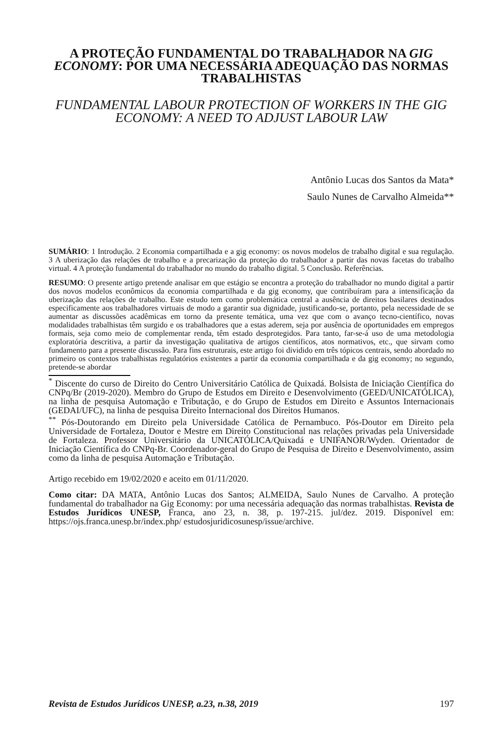A PROTEÇÃO FUNDAMENTAL DO TRABALHADOR NA GIG ECONOMY: POR UMA NECESSÁRIA ADEQUAÇÃO DAS NORMAS TRABALHISTAS
FUNDAMENTAL LABOUR PROTECTION OF WORKERS IN THE GIG ECONOMY: A NEED TO ADJUST LABOUR LAW
Antônio Lucas dos Santos da Mata*
Saulo Nunes de Carvalho Almeida**
SUMÁRIO: 1 Introdução. 2 Economia compartilhada e a gig economy: os novos modelos de trabalho digital e sua regulação. 3 A uberização das relações de trabalho e a precarização da proteção do trabalhador a partir das novas facetas do trabalho virtual. 4 A proteção fundamental do trabalhador no mundo do trabalho digital. 5 Conclusão. Referências.
RESUMO: O presente artigo pretende analisar em que estágio se encontra a proteção do trabalhador no mundo digital a partir dos novos modelos econômicos da economia compartilhada e da gig economy, que contribuíram para a intensificação da uberização das relações de trabalho. Este estudo tem como problemática central a ausência de direitos basilares destinados especificamente aos trabalhadores virtuais de modo a garantir sua dignidade, justificando-se, portanto, pela necessidade de se aumentar as discussões acadêmicas em torno da presente temática, uma vez que com o avanço tecno-científico, novas modalidades trabalhistas têm surgido e os trabalhadores que a estas aderem, seja por ausência de oportunidades em empregos formais, seja como meio de complementar renda, têm estado desprotegidos. Para tanto, far-se-á uso de uma metodologia exploratória descritiva, a partir da investigação qualitativa de artigos científicos, atos normativos, etc., que sirvam como fundamento para a presente discussão. Para fins estruturais, este artigo foi dividido em três tópicos centrais, sendo abordado no primeiro os contextos trabalhistas regulatórios existentes a partir da economia compartilhada e da gig economy; no segundo, pretende-se abordar
<sup>*</sup> Discente do curso de Direito do Centro Universitário Católica de Quixadá. Bolsista de Iniciação Científica do CNPq/Br (2019-2020). Membro do Grupo de Estudos em Direito e Desenvolvimento (GEED/UNICATÓLICA), na linha de pesquisa Automação e Tributação, e do Grupo de Estudos em Direito e Assuntos Internacionais (GEDAI/UFC), na linha de pesquisa Direito Internacional dos Direitos Humanos.
<sup>**</sup> Pós-Doutorando em Direito pela Universidade Católica de Pernambuco. Pós-Doutor em Direito pela Universidade de Fortaleza, Doutor e Mestre em Direito Constitucional nas relações privadas pela Universidade de Fortaleza. Professor Universitário da UNICATÓLICA/Quixadá e UNIFANOR/Wyden. Orientador de Iniciação Científica do CNPq-Br. Coordenador-geral do Grupo de Pesquisa de Direito e Desenvolvimento, assim como da linha de pesquisa Automação e Tributação.
Artigo recebido em 19/02/2020 e aceito em 01/11/2020.
Como citar: DA MATA, Antônio Lucas dos Santos; ALMEIDA, Saulo Nunes de Carvalho. A proteção fundamental do trabalhador na Gig Economy: por uma necessária adequação das normas trabalhistas. Revista de Estudos Jurídicos UNESP, Franca, ano 23, n. 38, p. 197-215. jul/dez. 2019. Disponível em: https://ojs.franca.unesp.br/index.php/ estudosjuridicosunesp/issue/archive.
Revista de Estudos Jurídicos UNESP, a.23, n.38, 2019 197